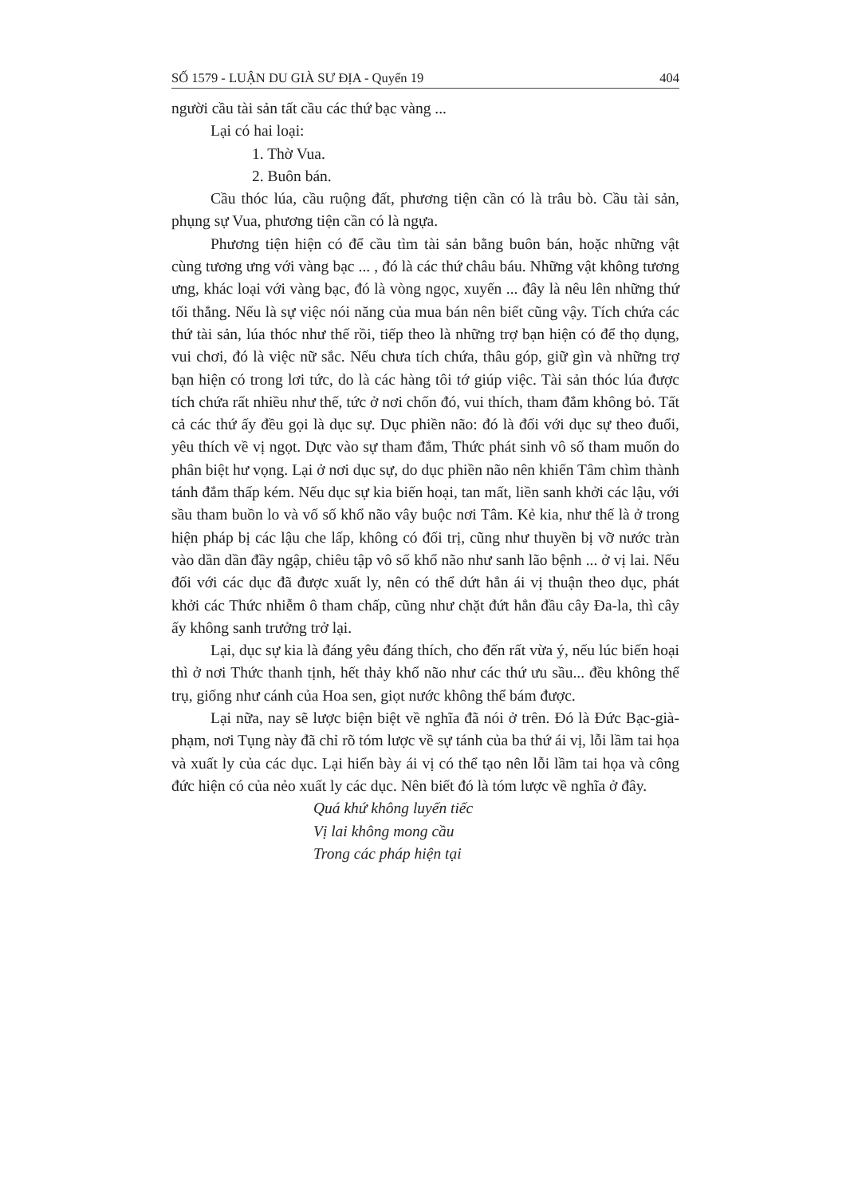SỐ 1579 - LUẬN DU GIÀ SƯ ĐỊA - Quyển 19 404
người cầu tài sản tất cầu các thứ bạc vàng ...
Lại có hai loại:
1. Thờ Vua.
2. Buôn bán.
Cầu thóc lúa, cầu ruộng đất, phương tiện cần có là trâu bò. Cầu tài sản, phụng sự Vua, phương tiện cần có là ngựa.
Phương tiện hiện có để cầu tìm tài sản bằng buôn bán, hoặc những vật cùng tương ưng với vàng bạc ... , đó là các thứ châu báu. Những vật không tương ưng, khác loại với vàng bạc, đó là vòng ngọc, xuyến ... đây là nêu lên những thứ tối thắng. Nếu là sự việc nói năng của mua bán nên biết cũng vậy. Tích chứa các thứ tài sản, lúa thóc như thế rồi, tiếp theo là những trợ bạn hiện có để thọ dụng, vui chơi, đó là việc nữ sắc. Nếu chưa tích chứa, thâu góp, giữ gìn và những trợ bạn hiện có trong lơi tức, do là các hàng tôi tớ giúp việc. Tài sản thóc lúa được tích chứa rất nhiều như thế, tức ở nơi chốn đó, vui thích, tham đắm không bỏ. Tất cả các thứ ấy đều gọi là dục sự. Dục phiền não: đó là đối với dục sự theo đuổi, yêu thích về vị ngọt. Dực vào sự tham đắm, Thức phát sinh vô số tham muốn do phân biệt hư vọng. Lại ở nơi dục sự, do dục phiền não nên khiến Tâm chìm thành tánh đắm thấp kém. Nếu dục sự kia biến hoại, tan mất, liền sanh khởi các lậu, với sầu tham buồn lo và vố số khổ não vây buộc nơi Tâm. Kẻ kia, như thế là ở trong hiện pháp bị các lậu che lấp, không có đối trị, cũng như thuyền bị vỡ nước tràn vào dần dần đầy ngập, chiêu tập vô số khổ não như sanh lão bệnh ... ở vị lai. Nếu đối với các dục đã được xuất ly, nên có thể dứt hẳn ái vị thuận theo dục, phát khởi các Thức nhiễm ô tham chấp, cũng như chặt đứt hẳn đầu cây Đa-la, thì cây ấy không sanh trưởng trở lại.
Lại, dục sự kia là đáng yêu đáng thích, cho đến rất vừa ý, nếu lúc biến hoại thì ở nơi Thức thanh tịnh, hết thảy khổ não như các thứ ưu sầu... đều không thể trụ, giống như cánh của Hoa sen, giọt nước không thể bám được.
Lại nữa, nay sẽ lược biện biệt về nghĩa đã nói ở trên. Đó là Đức Bạc-già-phạm, nơi Tụng này đã chỉ rõ tóm lược về sự tánh của ba thứ ái vị, lỗi lầm tai họa và xuất ly của các dục. Lại hiển bày ái vị có thể tạo nên lỗi lầm tai họa và công đức hiện có của nẻo xuất ly các dục. Nên biết đó là tóm lược về nghĩa ở đây.
Quá khứ không luyến tiếc
Vị lai không mong cầu
Trong các pháp hiện tại